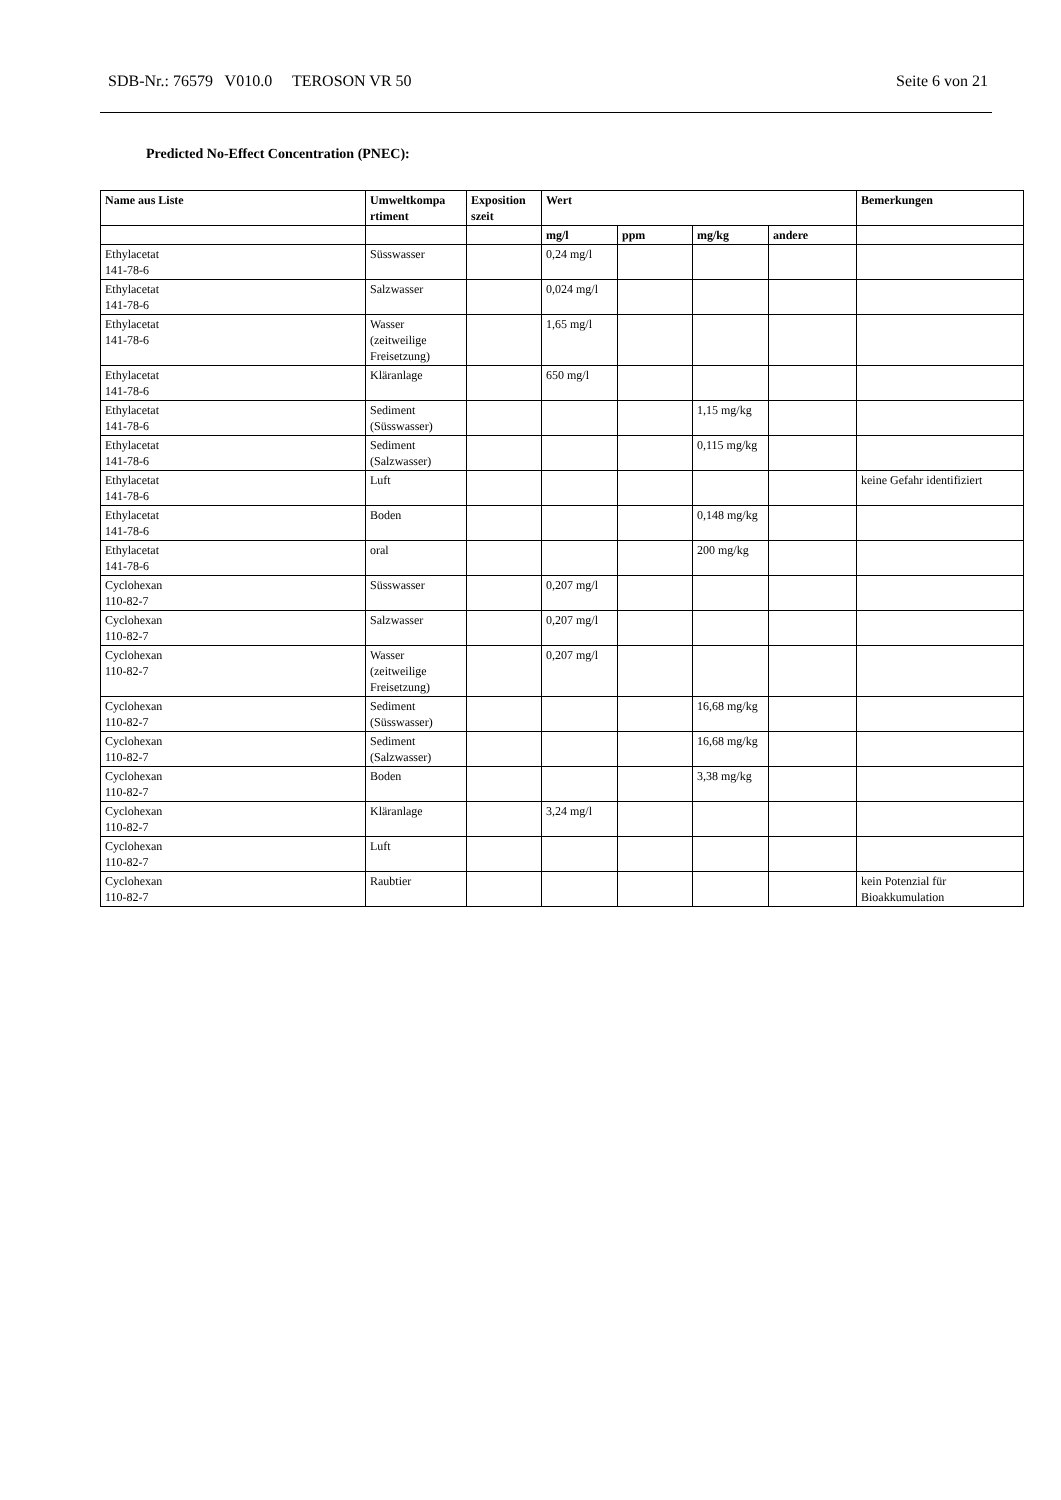SDB-Nr.: 76579 V010.0 TEROSON VR 50 Seite 6 von 21
Predicted No-Effect Concentration (PNEC):
| Name aus Liste | Umweltkompa rtiment | Exposition szeit | Wert | | | | Bemerkungen |
| --- | --- | --- | --- | --- | --- | --- | --- |
| | | | mg/l | ppm | mg/kg | andere | |
| Ethylacetat 141-78-6 | Süsswasser | | 0,24 mg/l | | | | |
| Ethylacetat 141-78-6 | Salzwasser | | 0,024 mg/l | | | | |
| Ethylacetat 141-78-6 | Wasser (zeitweilige Freisetzung) | | 1,65 mg/l | | | | |
| Ethylacetat 141-78-6 | Kläranlage | | 650 mg/l | | | | |
| Ethylacetat 141-78-6 | Sediment (Süsswasser) | | | | 1,15 mg/kg | | |
| Ethylacetat 141-78-6 | Sediment (Salzwasser) | | | | 0,115 mg/kg | | |
| Ethylacetat 141-78-6 | Luft | | | | | | keine Gefahr identifiziert |
| Ethylacetat 141-78-6 | Boden | | | | 0,148 mg/kg | | |
| Ethylacetat 141-78-6 | oral | | | | 200 mg/kg | | |
| Cyclohexan 110-82-7 | Süsswasser | | 0,207 mg/l | | | | |
| Cyclohexan 110-82-7 | Salzwasser | | 0,207 mg/l | | | | |
| Cyclohexan 110-82-7 | Wasser (zeitweilige Freisetzung) | | 0,207 mg/l | | | | |
| Cyclohexan 110-82-7 | Sediment (Süsswasser) | | | | 16,68 mg/kg | | |
| Cyclohexan 110-82-7 | Sediment (Salzwasser) | | | | 16,68 mg/kg | | |
| Cyclohexan 110-82-7 | Boden | | | | 3,38 mg/kg | | |
| Cyclohexan 110-82-7 | Kläranlage | | 3,24 mg/l | | | | |
| Cyclohexan 110-82-7 | Luft | | | | | | |
| Cyclohexan 110-82-7 | Raubtier | | | | | | kein Potenzial für Bioakkumulation |